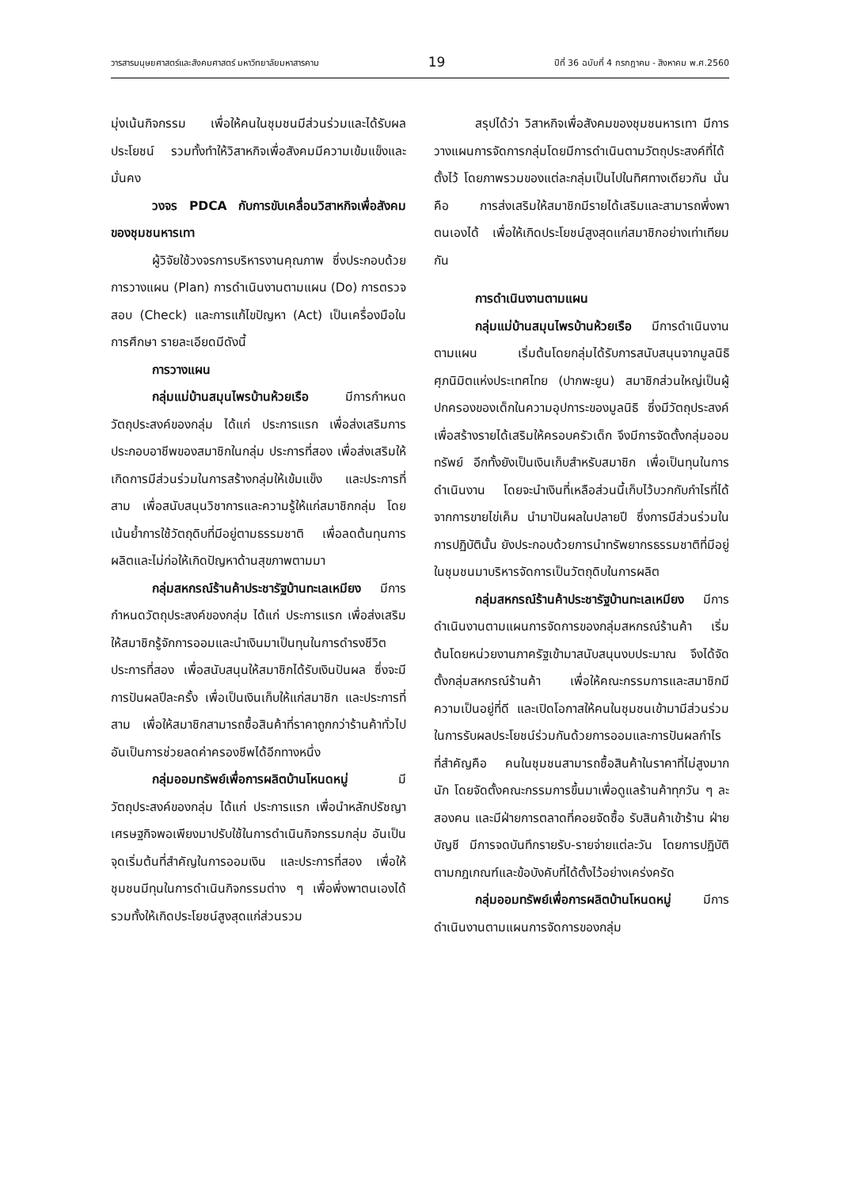วารสารมนุษยศาสตร์และสังคมศาสตร์ มหาวิทยาลัยมหาสารคาม 19 ปีที่ 36 ฉบับที่ 4 กรกฎาคม - สิงหาคม พ.ศ.2560
มุ่งเน้นกิจกรรม เพื่อให้คนในชุมชนมีส่วนร่วมและได้รับผลประโยชน์ รวมทั้งทำให้วิสาหกิจเพื่อสังคมมีความเข้มแข็งและมั่นคง
วงจร PDCA กับการขับเคลื่อนวิสาหกิจเพื่อสังคมของชุมชนหารเทา
ผู้วิจัยใช้วงจรการบริหารงานคุณภาพ ซึ่งประกอบด้วย การวางแผน (Plan) การดำเนินงานตามแผน (Do) การตรวจสอบ (Check) และการแก้ไขปัญหา (Act) เป็นเครื่องมือในการศึกษา รายละเอียดมีดังนี้
การวางแผน
กลุ่มแม่บ้านสมุนไพรบ้านห้วยเรือ มีการกำหนดวัตถุประสงค์ของกลุ่ม ได้แก่ ประการแรก เพื่อส่งเสริมการประกอบอาชีพของสมาชิกในกลุ่ม ประการที่สอง เพื่อส่งเสริมให้เกิดการมีส่วนร่วมในการสร้างกลุ่มให้เข้มแข็ง และประการที่สาม เพื่อสนับสนุนวิชาการและความรู้ให้แก่สมาชิกกลุ่ม โดยเน้นย้ำการใช้วัตถุดิบที่มีอยู่ตามธรรมชาติ เพื่อลดต้นทุนการผลิตและไม่ก่อให้เกิดปัญหาด้านสุขภาพตามมา
กลุ่มสหกรณ์ร้านค้าประชารัฐบ้านทะเลเหมียง มีการกำหนดวัตถุประสงค์ของกลุ่ม ได้แก่ ประการแรก เพื่อส่งเสริมให้สมาชิกรู้จักการออมและนำเงินมาเป็นทุนในการดำรงชีวิต ประการที่สอง เพื่อสนับสนุนให้สมาชิกได้รับเงินปันผล ซึ่งจะมีการปันผลปีละครั้ง เพื่อเป็นเงินเก็บให้แก่สมาชิก และประการที่สาม เพื่อให้สมาชิกสามารถซื้อสินค้าที่ราคาถูกกว่าร้านค้าทั่วไป อันเป็นการช่วยลดค่าครองชีพได้อีกทางหนึ่ง
กลุ่มออมทรัพย์เพื่อการผลิตบ้านโหนดหมู่ มีวัตถุประสงค์ของกลุ่ม ได้แก่ ประการแรก เพื่อนำหลักปรัชญาเศรษฐกิจพอเพียงมาปรับใช้ในการดำเนินกิจกรรมกลุ่ม อันเป็นจุดเริ่มต้นที่สำคัญในการออมเงิน และประการที่สอง เพื่อให้ชุมชนมีทุนในการดำเนินกิจกรรมต่าง ๆ เพื่อพึ่งพาตนเองได้ รวมทั้งให้เกิดประโยชน์สูงสุดแก่ส่วนรวม
สรุปได้ว่า วิสาหกิจเพื่อสังคมของชุมชนหารเทา มีการวางแผนการจัดการกลุ่มโดยมีการดำเนินตามวัตถุประสงค์ที่ได้ตั้งไว้ โดยภาพรวมของแต่ละกลุ่มเป็นไปในทิศทางเดียวกัน นั่นคือ การส่งเสริมให้สมาชิกมีรายได้เสริมและสามารถพึ่งพาตนเองได้ เพื่อให้เกิดประโยชน์สูงสุดแก่สมาชิกอย่างเท่าเทียมกัน
การดำเนินงานตามแผน
กลุ่มแม่บ้านสมุนไพรบ้านห้วยเรือ มีการดำเนินงานตามแผน เริ่มต้นโดยกลุ่มได้รับการสนับสนุนจากมูลนิธิศุภนิมิตแห่งประเทศไทย (ปากพะยูน) สมาชิกส่วนใหญ่เป็นผู้ปกครองของเด็กในความอุปการะของมูลนิธิ ซึ่งมีวัตถุประสงค์เพื่อสร้างรายได้เสริมให้ครอบครัวเด็ก จึงมีการจัดตั้งกลุ่มออมทรัพย์ อีกทั้งยังเป็นเงินเก็บสำหรับสมาชิก เพื่อเป็นทุนในการดำเนินงาน โดยจะนำเงินที่เหลือส่วนนี้เก็บไว้บวกกับกำไรที่ได้จากการขายไข่เค็ม นำมาปันผลในปลายปี ซึ่งการมีส่วนร่วมในการปฏิบัตินั้น ยังประกอบด้วยการนำทรัพยากรธรรมชาติที่มีอยู่ในชุมชนมาบริหารจัดการเป็นวัตถุดิบในการผลิต
กลุ่มสหกรณ์ร้านค้าประชารัฐบ้านทะเลเหมียง มีการดำเนินงานตามแผนการจัดการของกลุ่มสหกรณ์ร้านค้า เริ่มต้นโดยหน่วยงานภาครัฐเข้ามาสนับสนุนงบประมาณ จึงได้จัดตั้งกลุ่มสหกรณ์ร้านค้า เพื่อให้คณะกรรมการและสมาชิกมีความเป็นอยู่ที่ดี และเปิดโอกาสให้คนในชุมชนเข้ามามีส่วนร่วมในการรับผลประโยชน์ร่วมกันด้วยการออมและการปันผลกำไร ที่สำคัญคือ คนในชุมชนสามารถซื้อสินค้าในราคาที่ไม่สูงมากนัก โดยจัดตั้งคณะกรรมการขึ้นมาเพื่อดูแลร้านค้าทุกวัน ๆ ละสองคน และมีฝ่ายการตลาดที่คอยจัดซื้อ รับสินค้าเข้าร้าน ฝ่ายบัญชี มีการจดบันทึกรายรับ-รายจ่ายแต่ละวัน โดยการปฏิบัติตามกฎเกณฑ์และข้อบังคับที่ได้ตั้งไว้อย่างเคร่งครัด
กลุ่มออมทรัพย์เพื่อการผลิตบ้านโหนดหมู่ มีการดำเนินงานตามแผนการจัดการของกลุ่ม